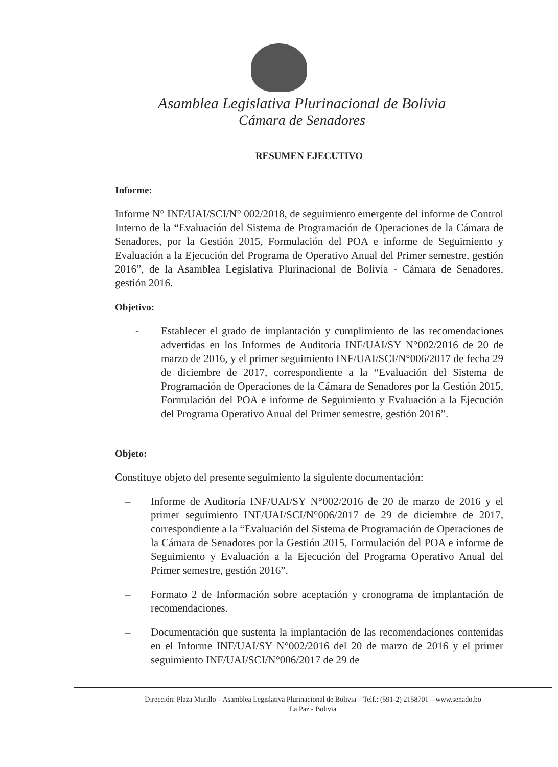Asamblea Legislativa Plurinacional de Bolivia
Cámara de Senadores
RESUMEN EJECUTIVO
Informe:
Informe N° INF/UAI/SCI/N° 002/2018, de seguimiento emergente del informe de Control Interno de la “Evaluación del Sistema de Programación de Operaciones de la Cámara de Senadores, por la Gestión 2015, Formulación del POA e informe de Seguimiento y Evaluación a la Ejecución del Programa de Operativo Anual del Primer semestre, gestión 2016”, de la Asamblea Legislativa Plurinacional de Bolivia - Cámara de Senadores, gestión 2016.
Objetivo:
- Establecer el grado de implantación y cumplimiento de las recomendaciones advertidas en los Informes de Auditoria INF/UAI/SY N°002/2016 de 20 de marzo de 2016, y el primer seguimiento INF/UAI/SCI/N°006/2017 de fecha 29 de diciembre de 2017, correspondiente a la “Evaluación del Sistema de Programación de Operaciones de la Cámara de Senadores por la Gestión 2015, Formulación del POA e informe de Seguimiento y Evaluación a la Ejecución del Programa Operativo Anual del Primer semestre, gestión 2016”.
Objeto:
Constituye objeto del presente seguimiento la siguiente documentación:
– Informe de Auditoría INF/UAI/SY N°002/2016 de 20 de marzo de 2016 y el primer seguimiento INF/UAI/SCI/N°006/2017 de 29 de diciembre de 2017, correspondiente a la “Evaluación del Sistema de Programación de Operaciones de la Cámara de Senadores por la Gestión 2015, Formulación del POA e informe de Seguimiento y Evaluación a la Ejecución del Programa Operativo Anual del Primer semestre, gestión 2016”.
– Formato 2 de Información sobre aceptación y cronograma de implantación de recomendaciones.
– Documentación que sustenta la implantación de las recomendaciones contenidas en el Informe INF/UAI/SY N°002/2016 del 20 de marzo de 2016 y el primer seguimiento INF/UAI/SCI/N°006/2017 de 29 de
Dirección: Plaza Murillo – Asamblea Legislativa Plurinacional de Bolivia – Telf.: (591-2) 2158701 – www.senado.bo
La Paz - Bolivia